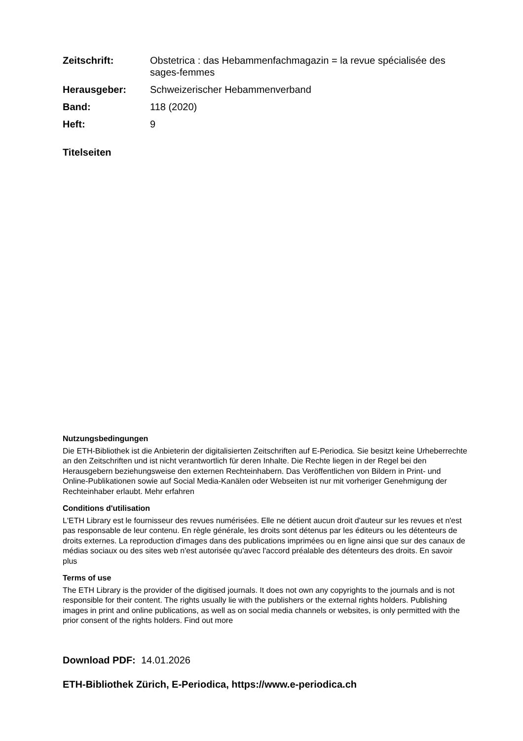Zeitschrift: Obstetrica : das Hebammenfachmagazin = la revue spécialisée des sages-femmes
Herausgeber: Schweizerischer Hebammenverband
Band: 118 (2020)
Heft: 9
Titelseiten
Nutzungsbedingungen
Die ETH-Bibliothek ist die Anbieterin der digitalisierten Zeitschriften auf E-Periodica. Sie besitzt keine Urheberrechte an den Zeitschriften und ist nicht verantwortlich für deren Inhalte. Die Rechte liegen in der Regel bei den Herausgebern beziehungsweise den externen Rechteinhabern. Das Veröffentlichen von Bildern in Print- und Online-Publikationen sowie auf Social Media-Kanälen oder Webseiten ist nur mit vorheriger Genehmigung der Rechteinhaber erlaubt. Mehr erfahren
Conditions d'utilisation
L'ETH Library est le fournisseur des revues numérisées. Elle ne détient aucun droit d'auteur sur les revues et n'est pas responsable de leur contenu. En règle générale, les droits sont détenus par les éditeurs ou les détenteurs de droits externes. La reproduction d'images dans des publications imprimées ou en ligne ainsi que sur des canaux de médias sociaux ou des sites web n'est autorisée qu'avec l'accord préalable des détenteurs des droits. En savoir plus
Terms of use
The ETH Library is the provider of the digitised journals. It does not own any copyrights to the journals and is not responsible for their content. The rights usually lie with the publishers or the external rights holders. Publishing images in print and online publications, as well as on social media channels or websites, is only permitted with the prior consent of the rights holders. Find out more
Download PDF: 14.01.2026
ETH-Bibliothek Zürich, E-Periodica, https://www.e-periodica.ch